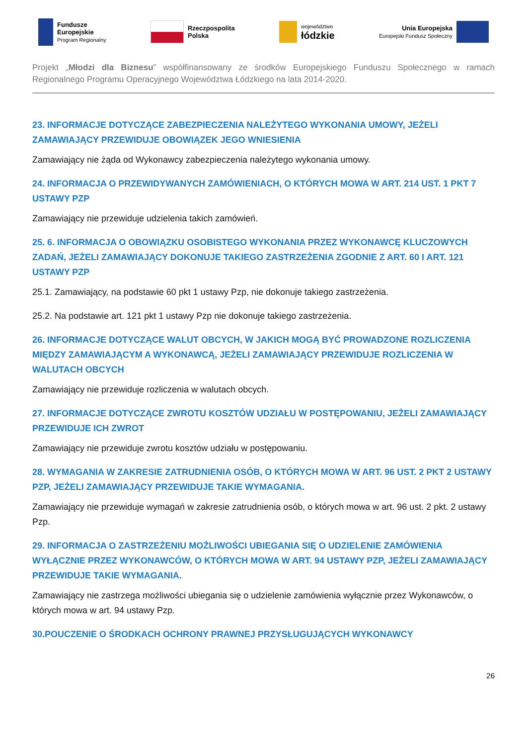Fundusze
Europejskie
Program Regionalny
Rzeczpospolita
Polska
województwo
łódzkie
Unia Europejska
Europejski Fundusz Społeczny
Projekt „Młodzi dla Biznesu” współfinansowany ze środków Europejskiego Funduszu Społecznego w ramach Regionalnego Programu Operacyjnego Województwa Łódzkiego na lata 2014-2020.
23. INFORMACJE DOTYCZĄCE ZABEZPIECZENIA NALEŻYTEGO WYKONANIA UMOWY, JEŻELI ZAMAWIAJĄCY PRZEWIDUJE OBOWIĄZEK JEGO WNIESIENIA
Zamawiający nie żąda od Wykonawcy zabezpieczenia należytego wykonania umowy.
24. INFORMACJA O PRZEWIDYWANYCH ZAMÓWIENIACH, O KTÓRYCH MOWA W ART. 214 UST. 1 PKT 7 USTAWY PZP
Zamawiający nie przewiduje udzielenia takich zamówień.
25. 6. INFORMACJA O OBOWIĄZKU OSOBISTEGO WYKONANIA PRZEZ WYKONAWCĘ KLUCZOWYCH ZADAŃ, JEŻELI ZAMAWIAJĄCY DOKONUJE TAKIEGO ZASTRZEŻENIA ZGODNIE Z ART. 60 I ART. 121 USTAWY PZP
25.1. Zamawiający, na podstawie 60 pkt 1 ustawy Pzp, nie dokonuje takiego zastrzeżenia.
25.2. Na podstawie art. 121 pkt 1 ustawy Pzp nie dokonuje takiego zastrzeżenia.
26. INFORMACJE DOTYCZĄCE WALUT OBCYCH, W JAKICH MOGĄ BYĆ PROWADZONE ROZLICZENIA MIĘDZY ZAMAWIAJĄCYM A WYKONAWCĄ, JEŻELI ZAMAWIAJĄCY PRZEWIDUJE ROZLICZENIA W WALUTACH OBCYCH
Zamawiający nie przewiduje rozliczenia w walutach obcych.
27. INFORMACJE DOTYCZĄCE ZWROTU KOSZTÓW UDZIAŁU W POSTĘPOWANIU, JEŻELI ZAMAWIAJĄCY PRZEWIDUJE ICH ZWROT
Zamawiający nie przewiduje zwrotu kosztów udziału w postępowaniu.
28. WYMAGANIA W ZAKRESIE ZATRUDNIENIA OSÓB, O KTÓRYCH MOWA W ART. 96 UST. 2 PKT 2 USTAWY PZP, JEŻELI ZAMAWIAJĄCY PRZEWIDUJE TAKIE WYMAGANIA.
Zamawiający nie przewiduje wymagań w zakresie zatrudnienia osób, o których mowa w art. 96 ust. 2 pkt. 2 ustawy Pzp.
29. INFORMACJA O ZASTRZEŻENIU MOŻLIWOŚCI UBIEGANIA SIĘ O UDZIELENIE ZAMÓWIENIA WYŁĄCZNIE PRZEZ WYKONAWCÓW, O KTÓRYCH MOWA W ART. 94 USTAWY PZP, JEŻELI ZAMAWIAJĄCY PRZEWIDUJE TAKIE WYMAGANIA.
Zamawiający nie zastrzega możliwości ubiegania się o udzielenie zamówienia wyłącznie przez Wykonawców, o których mowa w art. 94 ustawy Pzp.
30.POUCZENIE O ŚRODKACH OCHRONY PRAWNEJ PRZYSŁUGUJĄCYCH WYKONAWCY
26